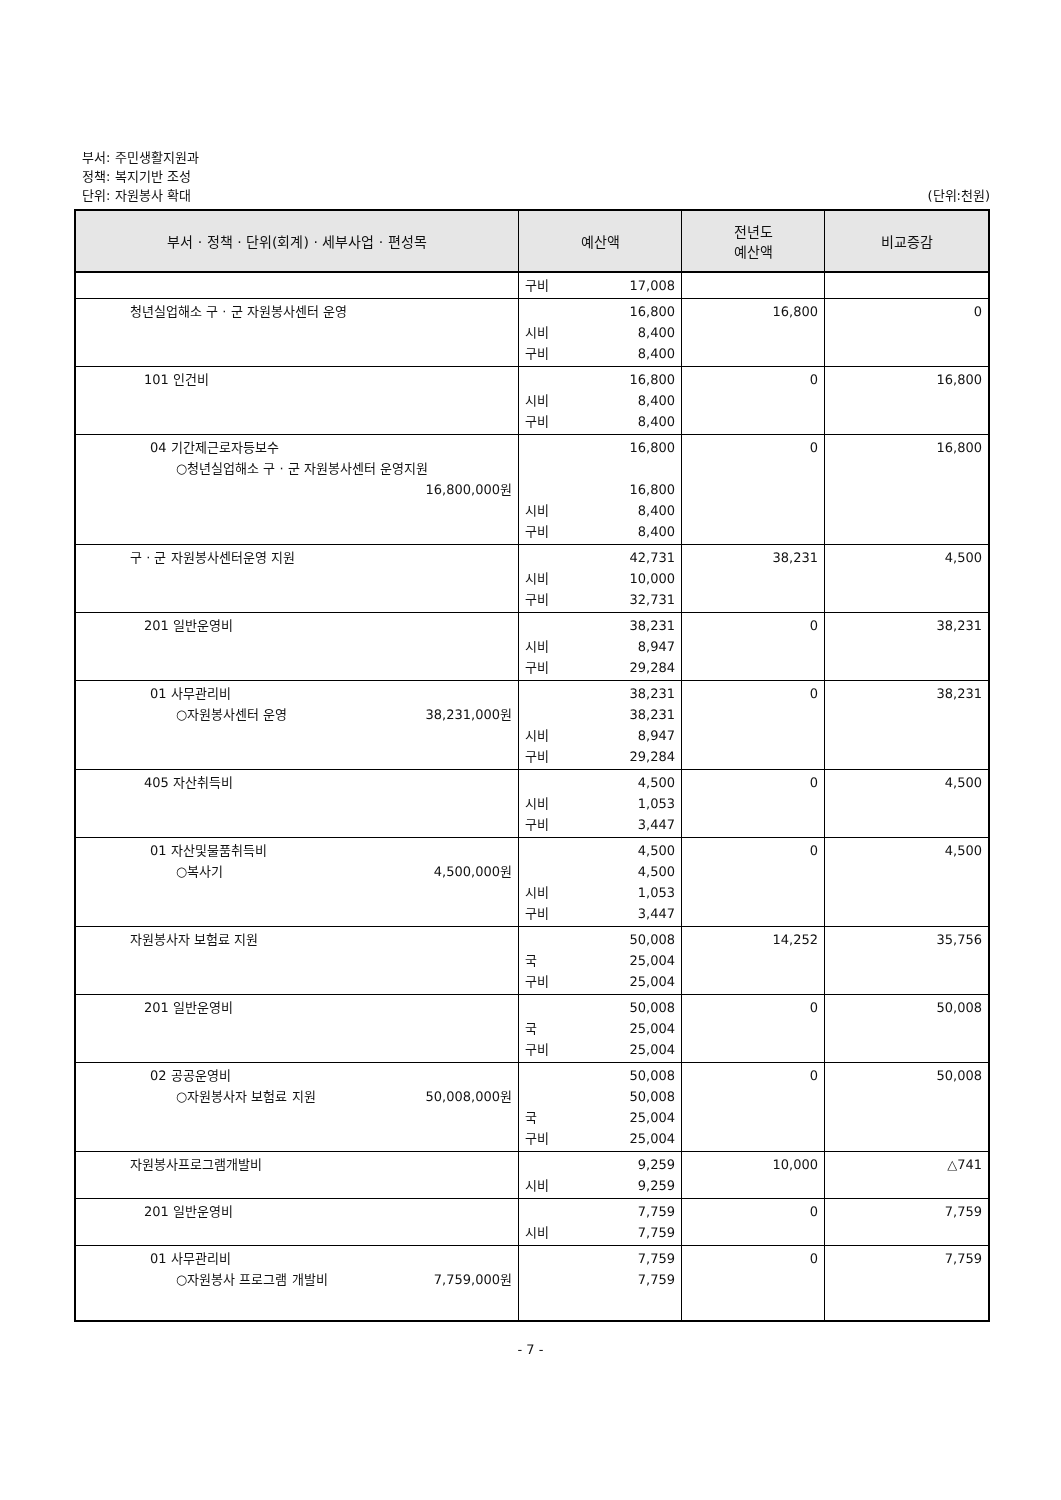부서: 주민생활지원과
정책: 복지기반 조성
단위: 자원봉사 확대 (단위:천원)
| 부서 · 정책 · 단위(회계) · 세부사업 · 편성목 | 예산액 | 전년도 예산액 | 비교증감 |
| --- | --- | --- | --- |
| | 구비 17,008 | | |
| 청년실업해소 구 · 군 자원봉사센터 운영 | 16,800 시비 8,400 구비 8,400 | 16,800 | 0 |
| 101 인건비 | 16,800 시비 8,400 구비 8,400 | 0 | 16,800 |
| 04 기간제근로자등보수 ○청년실업해소 구 · 군 자원봉사센터 운영지원 16,800,000원 | 16,800 16,800 시비 8,400 구비 8,400 | 0 | 16,800 |
| 구 · 군 자원봉사센터운영 지원 | 42,731 시비 10,000 구비 32,731 | 38,231 | 4,500 |
| 201 일반운영비 | 38,231 시비 8,947 구비 29,284 | 0 | 38,231 |
| 01 사무관리비 ○자원봉사센터 운영 38,231,000원 | 38,231 38,231 시비 8,947 구비 29,284 | 0 | 38,231 |
| 405 자산취득비 | 4,500 시비 1,053 구비 3,447 | 0 | 4,500 |
| 01 자산및물품취득비 ○복사기 4,500,000원 | 4,500 4,500 시비 1,053 구비 3,447 | 0 | 4,500 |
| 자원봉사자 보험료 지원 | 50,008 국 25,004 구비 25,004 | 14,252 | 35,756 |
| 201 일반운영비 | 50,008 국 25,004 구비 25,004 | 0 | 50,008 |
| 02 공공운영비 ○자원봉사자 보험료 지원 50,008,000원 | 50,008 50,008 국 25,004 구비 25,004 | 0 | 50,008 |
| 자원봉사프로그램개발비 | 9,259 시비 9,259 | 10,000 | △741 |
| 201 일반운영비 | 7,759 시비 7,759 | 0 | 7,759 |
| 01 사무관리비 ○자원봉사 프로그램 개발비 7,759,000원 | 7,759 7,759 | 0 | 7,759 |
- 7 -